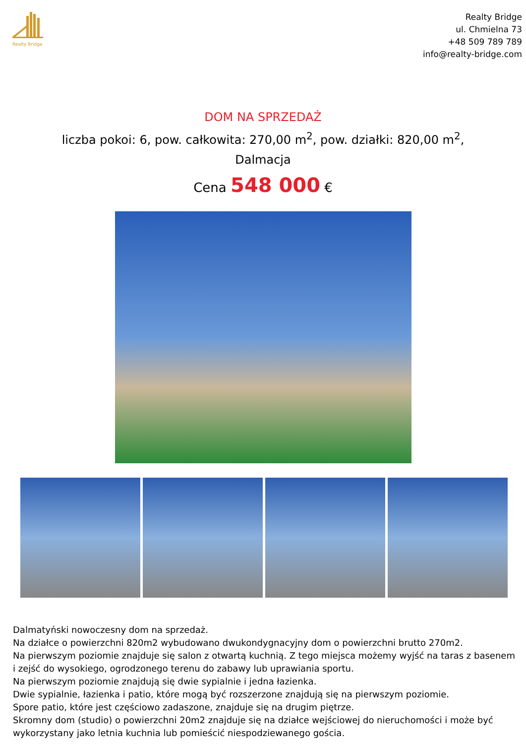Realty Bridge
Realty Bridge
ul. Chmielna 73
+48 509 789 789
info@realty-bridge.com
DOM NA SPRZEDAŻ
liczba pokoi: 6, pow. całkowita: 270,00 m<sup>2</sup>, pow. działki: 820,00 m<sup>2</sup>, Dalmacja
Cena 548 000 €
Dalmatyński nowoczesny dom na sprzedaż.
Na działce o powierzchni 820m2 wybudowano dwukondygnacyjny dom o powierzchni brutto 270m2.
Na pierwszym poziomie znajduje się salon z otwartą kuchnią. Z tego miejsca możemy wyjść na taras z basenem i zejść do wysokiego, ogrodzonego terenu do zabawy lub uprawiania sportu.
Na pierwszym poziomie znajdują się dwie sypialnie i jedna łazienka.
Dwie sypialnie, łazienka i patio, które mogą być rozszerzone znajdują się na pierwszym poziomie.
Spore patio, które jest częściowo zadaszone, znajduje się na drugim piętrze.
Skromny dom (studio) o powierzchni 20m2 znajduje się na działce wejściowej do nieruchomości i może być wykorzystany jako letnia kuchnia lub pomieścić niespodziewanego gościa.